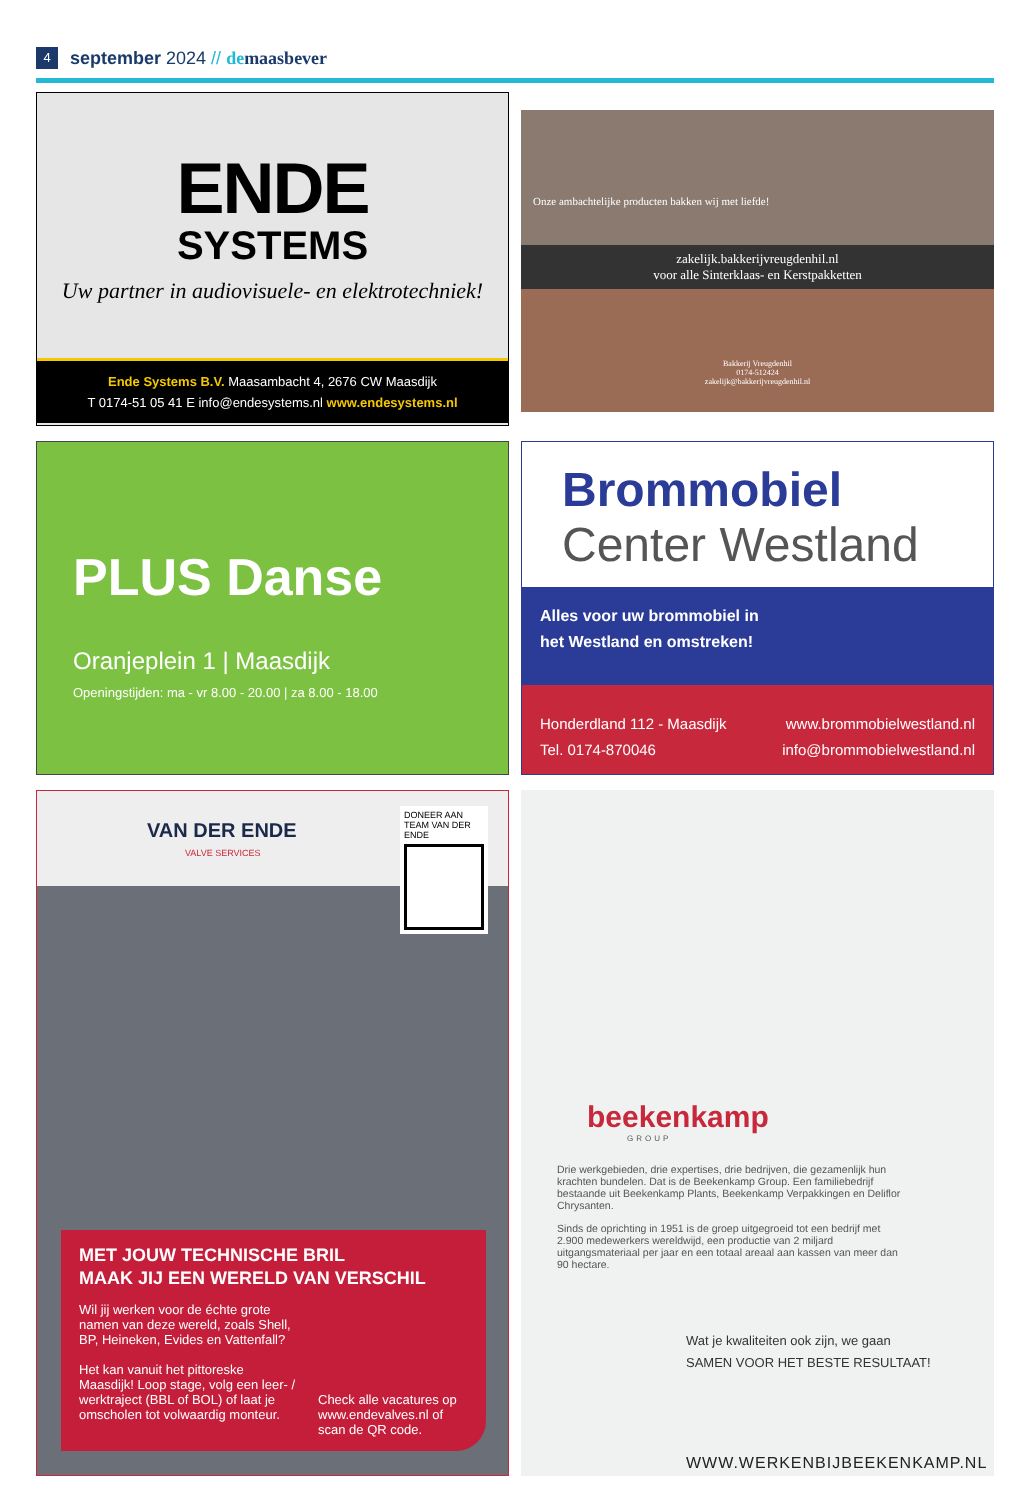4 september 2024 // de maasbever
ENDE
SYSTEMS
Uw partner in audiovisuele- en elektrotechniek!
Ende Systems B.V. Maasambacht 4, 2676 CW Maasdijk
T 0174-51 05 41 E info@endesystems.nl www.endesystems.nl
Onze ambachtelijke producten bakken wij met liefde!
zakelijk.bakkerijvreugdenhil.nl
voor alle Sinterklaas- en Kerstpakketten
Bakkerij Vreugdenhil
0174-512424
zakelijk@bakkerijvreugdenhil.nl
PLUS Danse
Oranjeplein 1 | Maasdijk
Openingstijden: ma - vr 8.00 - 20.00 | za 8.00 - 18.00
Brommobiel
Center Westland
Alles voor uw brommobiel in
het Westland en omstreken!
Honderdland 112 - Maasdijk
Tel. 0174-870046
www.brommobielwestland.nl
info@brommobielwestland.nl
VAN DER ENDE
VALVE SERVICES
DONEER AAN TEAM VAN DER ENDE
MET JOUW TECHNISCHE BRIL
MAAK JIJ EEN WERELD VAN VERSCHIL
Wil jij werken voor de échte grote namen van deze wereld, zoals Shell, BP, Heineken, Evides en Vattenfall?
Het kan vanuit het pittoreske Maasdijk! Loop stage, volg een leer- / werktraject (BBL of BOL) of laat je omscholen tot volwaardig monteur.
Check alle vacatures op www.endevalves.nl of scan de QR code.
beekenkamp
GROUP
Drie werkgebieden, drie expertises, drie bedrijven, die gezamenlijk hun krachten bundelen. Dat is de Beekenkamp Group. Een familiebedrijf bestaande uit Beekenkamp Plants, Beekenkamp Verpakkingen en Deliflor Chrysanten.
Sinds de oprichting in 1951 is de groep uitgegroeid tot een bedrijf met 2.900 medewerkers wereldwijd, een productie van 2 miljard uitgangsmateriaal per jaar en een totaal areaal aan kassen van meer dan 90 hectare.
Wat je kwaliteiten ook zijn, we gaan
SAMEN VOOR HET BESTE RESULTAAT!
WWW.WERKENBIJBEEKENKAMP.NL